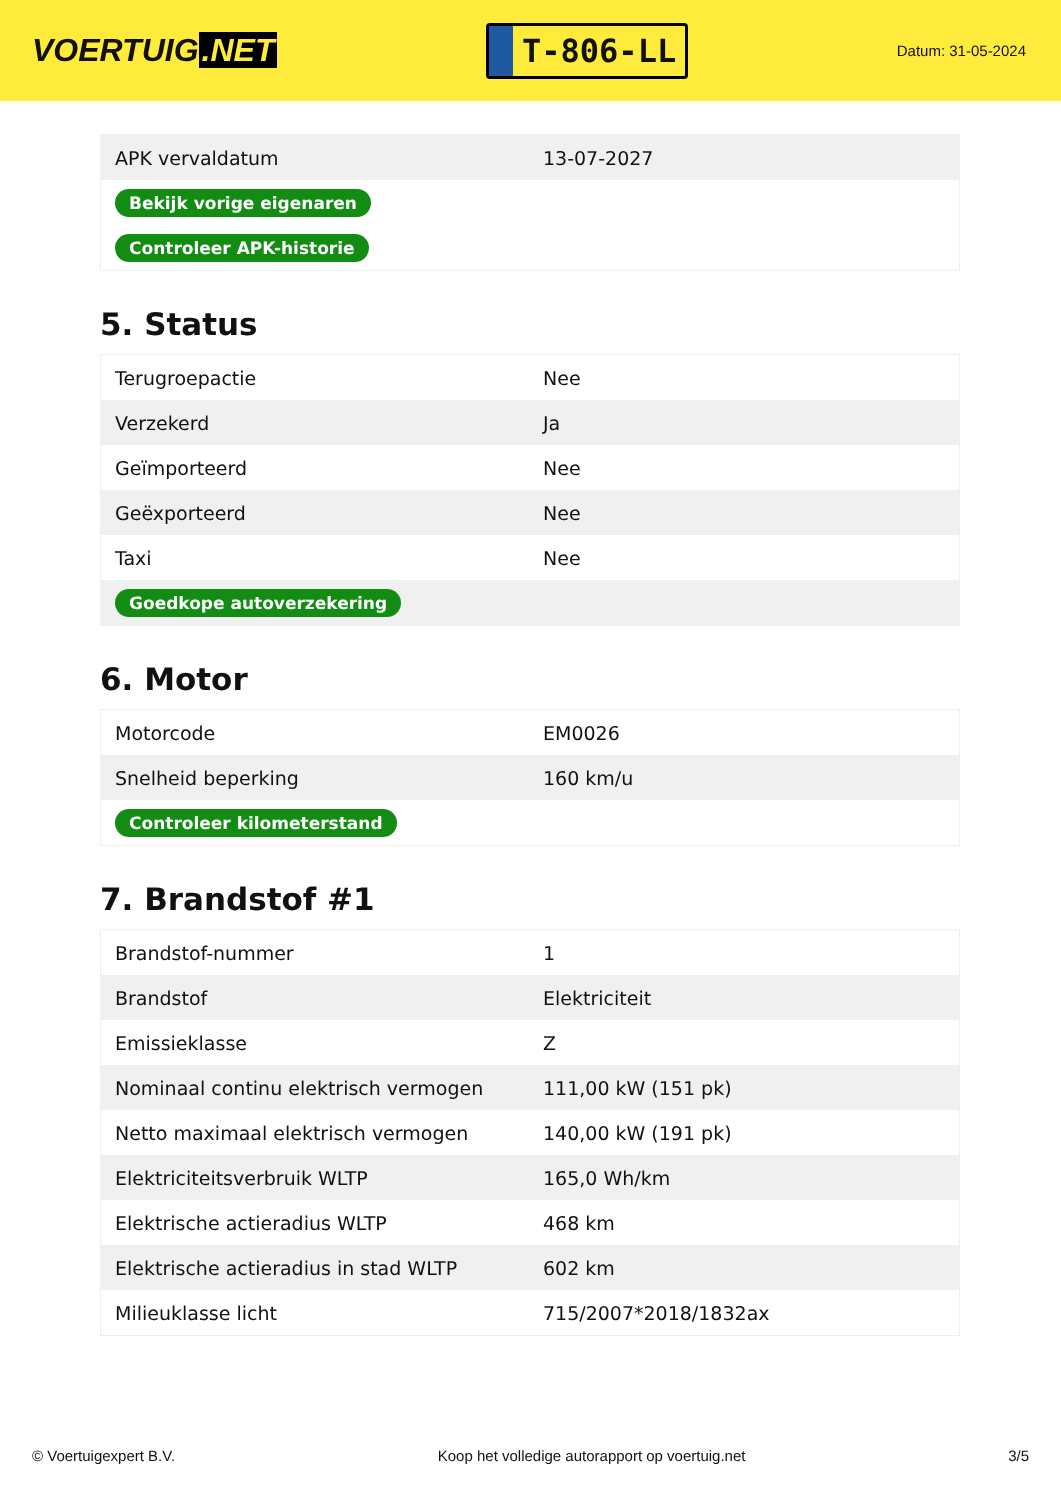VOERTUIG.NET
T-806-LL
Datum: 31-05-2024
| APK vervaldatum | 13-07-2027 |
| Bekijk vorige eigenaren | |
| Controleer APK-historie | |
5. Status
| Terugroepactie | Nee |
| Verzekerd | Ja |
| Geïmporteerd | Nee |
| Geëxporteerd | Nee |
| Taxi | Nee |
| Goedkope autoverzekering | |
6. Motor
| Motorcode | EM0026 |
| Snelheid beperking | 160 km/u |
| Controleer kilometerstand | |
7. Brandstof #1
| Brandstof-nummer | 1 |
| Brandstof | Elektriciteit |
| Emissieklasse | Z |
| Nominaal continu elektrisch vermogen | 111,00 kW (151 pk) |
| Netto maximaal elektrisch vermogen | 140,00 kW (191 pk) |
| Elektriciteitsverbruik WLTP | 165,0 Wh/km |
| Elektrische actieradius WLTP | 468 km |
| Elektrische actieradius in stad WLTP | 602 km |
| Milieuklasse licht | 715/2007*2018/1832ax |
© Voertuigexpert B.V. Koop het volledige autorapport op voertuig.net 3/5